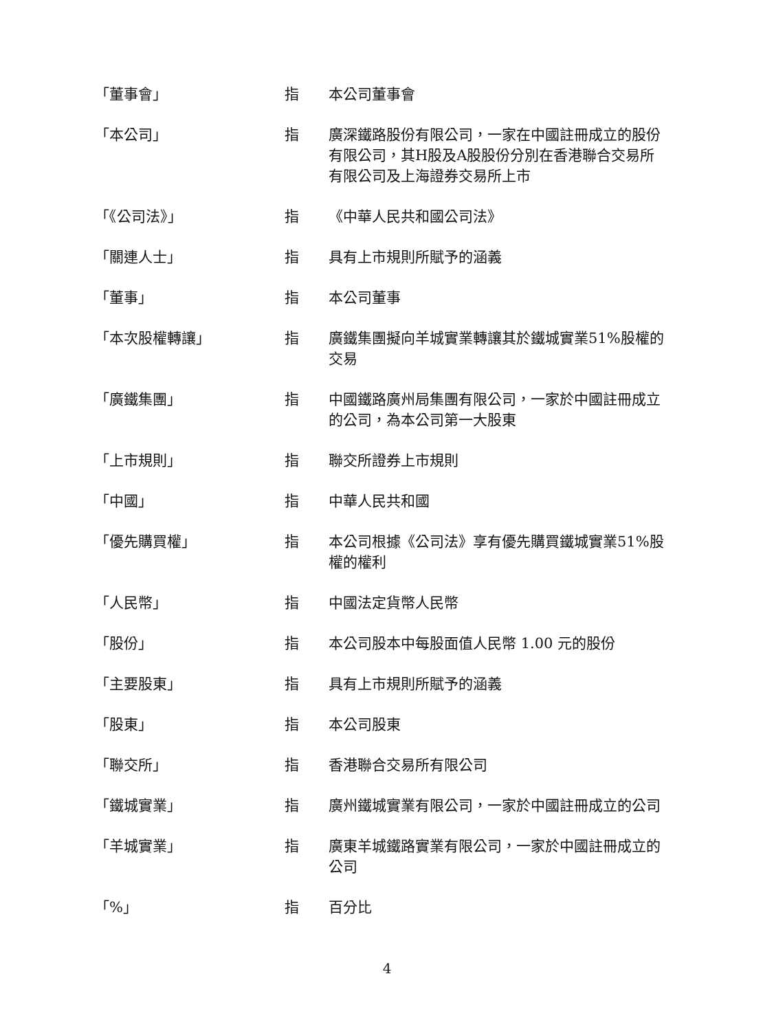| 「董事會」 | 指 | 本公司董事會 |
| 「本公司」 | 指 | 廣深鐵路股份有限公司，一家在中國註冊成立的股份有限公司，其H股及A股股份分別在香港聯合交易所有限公司及上海證券交易所上市 |
| 「《公司法》」 | 指 | 《中華人民共和國公司法》 |
| 「關連人士」 | 指 | 具有上市規則所賦予的涵義 |
| 「董事」 | 指 | 本公司董事 |
| 「本次股權轉讓」 | 指 | 廣鐵集團擬向羊城實業轉讓其於鐵城實業51%股權的交易 |
| 「廣鐵集團」 | 指 | 中國鐵路廣州局集團有限公司，一家於中國註冊成立的公司，為本公司第一大股東 |
| 「上市規則」 | 指 | 聯交所證券上市規則 |
| 「中國」 | 指 | 中華人民共和國 |
| 「優先購買權」 | 指 | 本公司根據《公司法》享有優先購買鐵城實業51%股權的權利 |
| 「人民幣」 | 指 | 中國法定貨幣人民幣 |
| 「股份」 | 指 | 本公司股本中每股面值人民幣 1.00 元的股份 |
| 「主要股東」 | 指 | 具有上市規則所賦予的涵義 |
| 「股東」 | 指 | 本公司股東 |
| 「聯交所」 | 指 | 香港聯合交易所有限公司 |
| 「鐵城實業」 | 指 | 廣州鐵城實業有限公司，一家於中國註冊成立的公司 |
| 「羊城實業」 | 指 | 廣東羊城鐵路實業有限公司，一家於中國註冊成立的公司 |
| 「%」 | 指 | 百分比 |
4